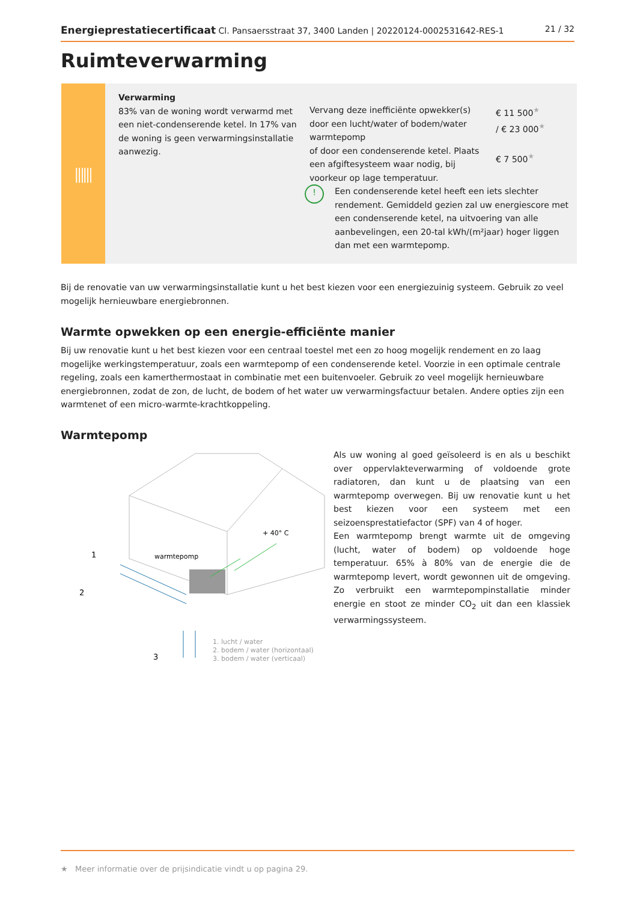Energieprestatiecertificaat Cl. Pansaersstraat 37, 3400 Landen | 20220124-0002531642-RES-1 21 / 32
Ruimteverwarming
⫼⫼
Verwarming
83% van de woning wordt verwarmd met een niet-condenserende ketel. In 17% van de woning is geen verwarmingsinstallatie aanwezig.
Vervang deze inefficiënte opwekker(s) door een lucht/water of bodem/water warmtepomp
of door een condenserende ketel. Plaats een afgiftesysteem waar nodig, bij voorkeur op lage temperatuur.
! Een condenserende ketel heeft een iets slechter rendement. Gemiddeld gezien zal uw energiescore met een condenserende ketel, na uitvoering van alle aanbevelingen, een 20-tal kWh/(m²jaar) hoger liggen dan met een warmtepomp.
€ 11 500<sup>★</sup>
/ € 23 000<sup>★</sup>
€ 7 500<sup>★</sup>
Bij de renovatie van uw verwarmingsinstallatie kunt u het best kiezen voor een energiezuinig systeem. Gebruik zo veel mogelijk hernieuwbare energiebronnen.
Warmte opwekken op een energie-efficiënte manier
Bij uw renovatie kunt u het best kiezen voor een centraal toestel met een zo hoog mogelijk rendement en zo laag mogelijke werkingstemperatuur, zoals een warmtepomp of een condenserende ketel. Voorzie in een optimale centrale regeling, zoals een kamerthermostaat in combinatie met een buitenvoeler. Gebruik zo veel mogelijk hernieuwbare energiebronnen, zodat de zon, de lucht, de bodem of het water uw verwarmingsfactuur betalen. Andere opties zijn een warmtenet of een micro-warmte-krachtkoppeling.
Warmtepomp
warmtepomp
+ 40° C
1
2
3
1. lucht / water
2. bodem / water (horizontaal)
3. bodem / water (verticaal)
Als uw woning al goed geïsoleerd is en als u beschikt over oppervlakteverwarming of voldoende grote radiatoren, dan kunt u de plaatsing van een warmtepomp overwegen. Bij uw renovatie kunt u het best kiezen voor een systeem met een seizoensprestatiefactor (SPF) van 4 of hoger.
Een warmtepomp brengt warmte uit de omgeving (lucht, water of bodem) op voldoende hoge temperatuur. 65% à 80% van de energie die de warmtepomp levert, wordt gewonnen uit de omgeving. Zo verbruikt een warmtepompinstallatie minder energie en stoot ze minder CO<sub>2</sub> uit dan een klassiek verwarmingssysteem.
★ Meer informatie over de prijsindicatie vindt u op pagina 29.